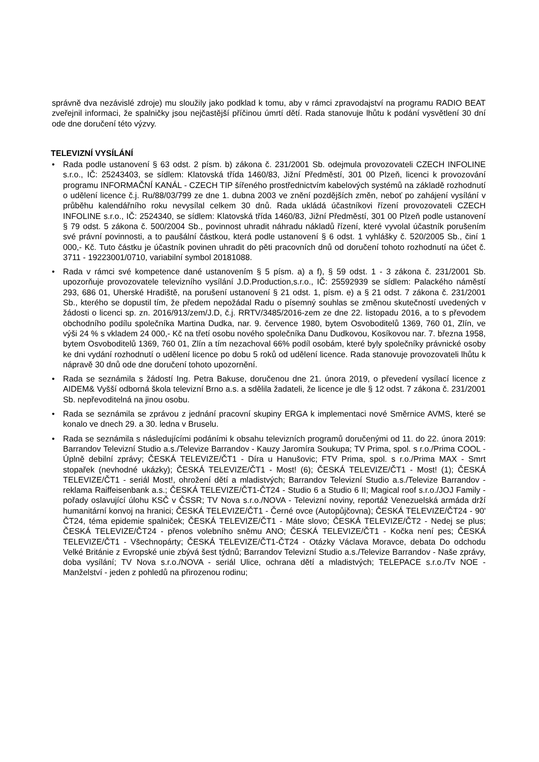správně dva nezávislé zdroje) mu sloužily jako podklad k tomu, aby v rámci zpravodajství na programu RADIO BEAT zveřejnil informaci, že spalničky jsou nejčastější příčinou úmrtí dětí. Rada stanovuje lhůtu k podání vysvětlení 30 dní ode dne doručení této výzvy.
TELEVIZNÍ VYSÍLÁNÍ
• Rada podle ustanovení § 63 odst. 2 písm. b) zákona č. 231/2001 Sb. odejmula provozovateli CZECH INFOLINE s.r.o., IČ: 25243403, se sídlem: Klatovská třída 1460/83, Jižní Předměstí, 301 00 Plzeň, licenci k provozování programu INFORMAČNÍ KANÁL - CZECH TIP šířeného prostřednictvím kabelových systémů na základě rozhodnutí o udělení licence č.j. Ru/88/03/799 ze dne 1. dubna 2003 ve znění pozdějších změn, neboť po zahájení vysílání v průběhu kalendářního roku nevysílal celkem 30 dnů. Rada ukládá účastníkovi řízení provozovateli CZECH INFOLINE s.r.o., IČ: 2524340, se sídlem: Klatovská třída 1460/83, Jižní Předměstí, 301 00 Plzeň podle ustanovení § 79 odst. 5 zákona č. 500/2004 Sb., povinnost uhradit náhradu nákladů řízení, které vyvolal účastník porušením své právní povinnosti, a to paušální částkou, která podle ustanovení § 6 odst. 1 vyhlášky č. 520/2005 Sb., činí 1 000,- Kč. Tuto částku je účastník povinen uhradit do pěti pracovních dnů od doručení tohoto rozhodnutí na účet č. 3711 - 19223001/0710, variabilní symbol 20181088.
• Rada v rámci své kompetence dané ustanovením § 5 písm. a) a f), § 59 odst. 1 - 3 zákona č. 231/2001 Sb. upozorňuje provozovatele televizního vysílání J.D.Production,s.r.o., IČ: 25592939 se sídlem: Palackého náměstí 293, 686 01, Uherské Hradiště, na porušení ustanovení § 21 odst. 1, písm. e) a § 21 odst. 7 zákona č. 231/2001 Sb., kterého se dopustil tím, že předem nepožádal Radu o písemný souhlas se změnou skutečností uvedených v žádosti o licenci sp. zn. 2016/913/zem/J.D, č.j. RRTV/3485/2016-zem ze dne 22. listopadu 2016, a to s převodem obchodního podílu společníka Martina Dudka, nar. 9. července 1980, bytem Osvoboditelů 1369, 760 01, Zlín, ve výši 24 % s vkladem 24 000,- Kč na třetí osobu nového společníka Danu Dudkovou, Kosíkovou nar. 7. března 1958, bytem Osvoboditelů 1369, 760 01, Zlín a tím nezachoval 66% podíl osobám, které byly společníky právnické osoby ke dni vydání rozhodnutí o udělení licence po dobu 5 roků od udělení licence. Rada stanovuje provozovateli lhůtu k nápravě 30 dnů ode dne doručení tohoto upozornění.
• Rada se seznámila s žádostí Ing. Petra Bakuse, doručenou dne 21. února 2019, o převedení vysílací licence z AIDEM& Vyšší odborná škola televizní Brno a.s. a sdělila žadateli, že licence je dle § 12 odst. 7 zákona č. 231/2001 Sb. nepřevoditelná na jinou osobu.
• Rada se seznámila se zprávou z jednání pracovní skupiny ERGA k implementaci nové Směrnice AVMS, které se konalo ve dnech 29. a 30. ledna v Bruselu.
• Rada se seznámila s následujícími podáními k obsahu televizních programů doručenými od 11. do 22. února 2019: Barrandov Televizní Studio a.s./Televize Barrandov - Kauzy Jaromíra Soukupa; TV Prima, spol. s r.o./Prima COOL - Úplně debilní zprávy; ČESKÁ TELEVIZE/ČT1 - Díra u Hanušovic; FTV Prima, spol. s r.o./Prima MAX - Smrt stopařek (nevhodné ukázky); ČESKÁ TELEVIZE/ČT1 - Most! (6); ČESKÁ TELEVIZE/ČT1 - Most! (1); ČESKÁ TELEVIZE/ČT1 - seriál Most!, ohrožení dětí a mladistvých; Barrandov Televizní Studio a.s./Televize Barrandov - reklama Raiffeisenbank a.s.; ČESKÁ TELEVIZE/ČT1-ČT24 - Studio 6 a Studio 6 II; Magical roof s.r.o./JOJ Family - pořady oslavující úlohu KSČ v ČSSR; TV Nova s.r.o./NOVA - Televizní noviny, reportáž Venezuelská armáda drží humanitární konvoj na hranici; ČESKÁ TELEVIZE/ČT1 - Černé ovce (Autopůjčovna); ČESKÁ TELEVIZE/ČT24 - 90' ČT24, téma epidemie spalniček; ČESKÁ TELEVIZE/ČT1 - Máte slovo; ČESKÁ TELEVIZE/ČT2 - Nedej se plus; ČESKÁ TELEVIZE/ČT24 - přenos volebního sněmu ANO; ČESKÁ TELEVIZE/ČT1 - Kočka není pes; ČESKÁ TELEVIZE/ČT1 - Všechnopárty; ČESKÁ TELEVIZE/ČT1-ČT24 - Otázky Václava Moravce, debata Do odchodu Velké Británie z Evropské unie zbývá šest týdnů; Barrandov Televizní Studio a.s./Televize Barrandov - Naše zprávy, doba vysílání; TV Nova s.r.o./NOVA - seriál Ulice, ochrana dětí a mladistvých; TELEPACE s.r.o./Tv NOE - Manželství - jeden z pohledů na přirozenou rodinu;